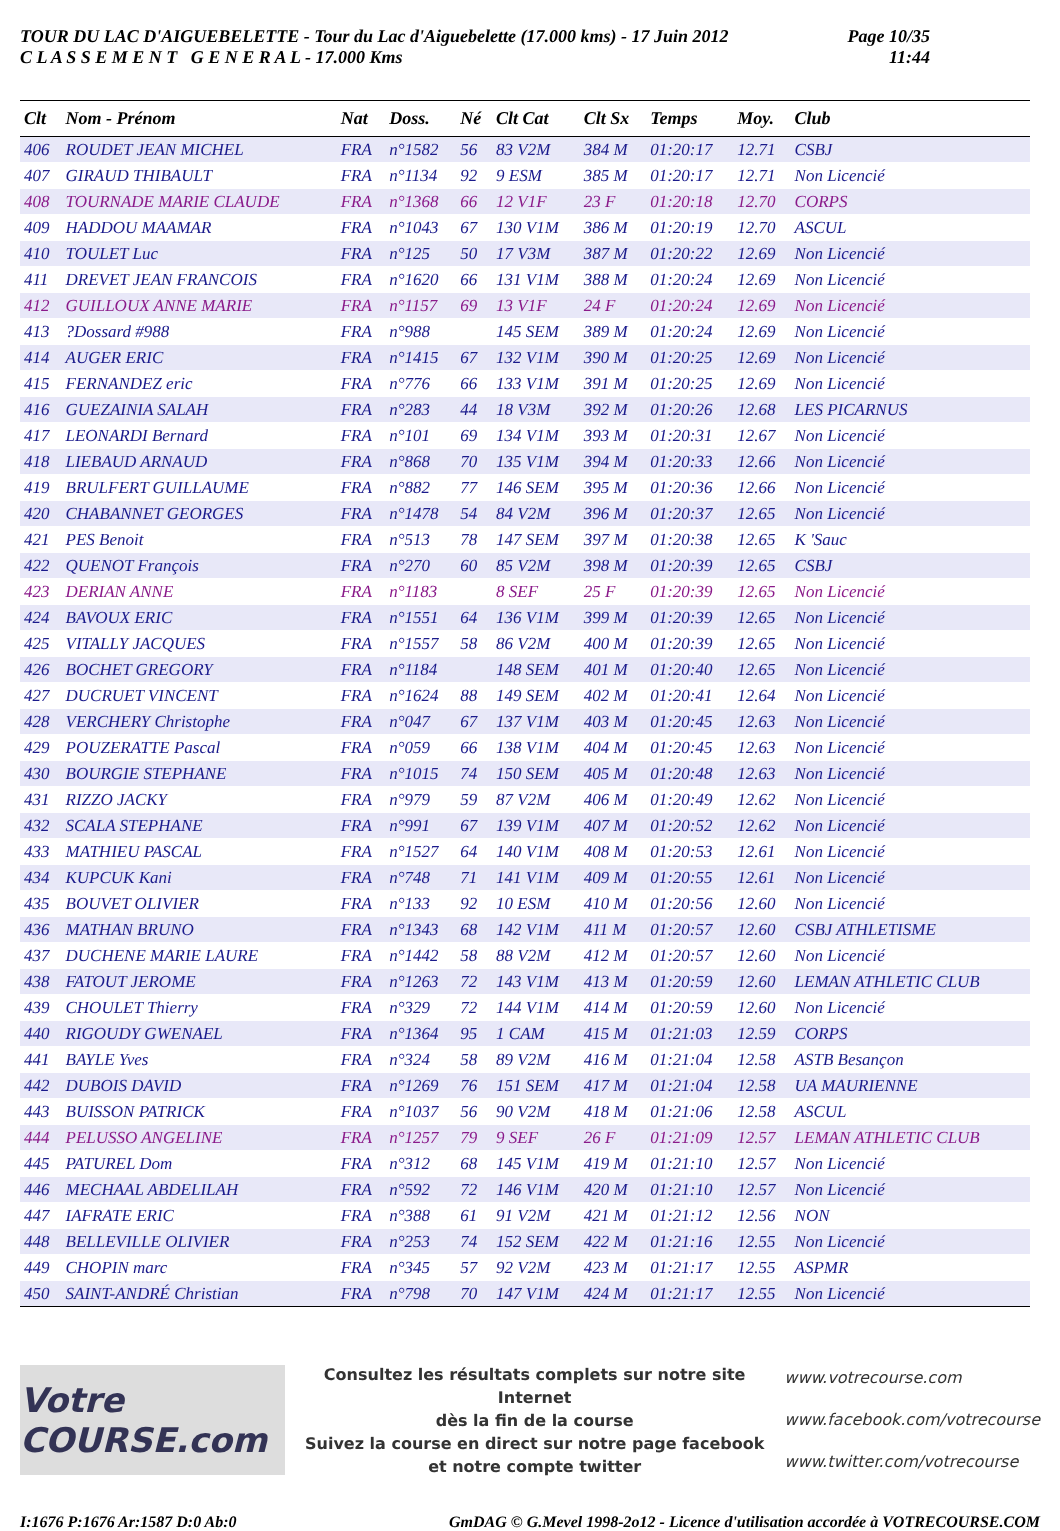TOUR DU LAC D'AIGUEBELETTE - Tour du Lac d'Aiguebelette (17.000 kms) - 17 Juin 2012
C L A S S E M E N T G E N E R A L - 17.000 Kms
Page 10/35
11:44
| Clt | Nom - Prénom | Nat | Doss. | Né | Clt Cat | Clt Sx | Temps | Moy. | Club |
| --- | --- | --- | --- | --- | --- | --- | --- | --- | --- |
| 406 | ROUDET JEAN MICHEL | FRA | n°1582 | 56 | 83 V2M | 384 M | 01:20:17 | 12.71 | CSBJ |
| 407 | GIRAUD THIBAULT | FRA | n°1134 | 92 | 9 ESM | 385 M | 01:20:17 | 12.71 | Non Licencié |
| 408 | TOURNADE MARIE CLAUDE | FRA | n°1368 | 66 | 12 V1F | 23 F | 01:20:18 | 12.70 | CORPS |
| 409 | HADDOU MAAMAR | FRA | n°1043 | 67 | 130 V1M | 386 M | 01:20:19 | 12.70 | ASCUL |
| 410 | TOULET Luc | FRA | n°125 | 50 | 17 V3M | 387 M | 01:20:22 | 12.69 | Non Licencié |
| 411 | DREVET JEAN FRANCOIS | FRA | n°1620 | 66 | 131 V1M | 388 M | 01:20:24 | 12.69 | Non Licencié |
| 412 | GUILLOUX ANNE MARIE | FRA | n°1157 | 69 | 13 V1F | 24 F | 01:20:24 | 12.69 | Non Licencié |
| 413 | ?Dossard #988 | FRA | n°988 | | 145 SEM | 389 M | 01:20:24 | 12.69 | Non Licencié |
| 414 | AUGER ERIC | FRA | n°1415 | 67 | 132 V1M | 390 M | 01:20:25 | 12.69 | Non Licencié |
| 415 | FERNANDEZ eric | FRA | n°776 | 66 | 133 V1M | 391 M | 01:20:25 | 12.69 | Non Licencié |
| 416 | GUEZAINIA SALAH | FRA | n°283 | 44 | 18 V3M | 392 M | 01:20:26 | 12.68 | LES PICARNUS |
| 417 | LEONARDI Bernard | FRA | n°101 | 69 | 134 V1M | 393 M | 01:20:31 | 12.67 | Non Licencié |
| 418 | LIEBAUD ARNAUD | FRA | n°868 | 70 | 135 V1M | 394 M | 01:20:33 | 12.66 | Non Licencié |
| 419 | BRULFERT GUILLAUME | FRA | n°882 | 77 | 146 SEM | 395 M | 01:20:36 | 12.66 | Non Licencié |
| 420 | CHABANNET GEORGES | FRA | n°1478 | 54 | 84 V2M | 396 M | 01:20:37 | 12.65 | Non Licencié |
| 421 | PES Benoit | FRA | n°513 | 78 | 147 SEM | 397 M | 01:20:38 | 12.65 | K 'Sauc |
| 422 | QUENOT François | FRA | n°270 | 60 | 85 V2M | 398 M | 01:20:39 | 12.65 | CSBJ |
| 423 | DERIAN ANNE | FRA | n°1183 | | 8 SEF | 25 F | 01:20:39 | 12.65 | Non Licencié |
| 424 | BAVOUX ERIC | FRA | n°1551 | 64 | 136 V1M | 399 M | 01:20:39 | 12.65 | Non Licencié |
| 425 | VITALLY JACQUES | FRA | n°1557 | 58 | 86 V2M | 400 M | 01:20:39 | 12.65 | Non Licencié |
| 426 | BOCHET GREGORY | FRA | n°1184 | | 148 SEM | 401 M | 01:20:40 | 12.65 | Non Licencié |
| 427 | DUCRUET VINCENT | FRA | n°1624 | 88 | 149 SEM | 402 M | 01:20:41 | 12.64 | Non Licencié |
| 428 | VERCHERY Christophe | FRA | n°047 | 67 | 137 V1M | 403 M | 01:20:45 | 12.63 | Non Licencié |
| 429 | POUZERATTE Pascal | FRA | n°059 | 66 | 138 V1M | 404 M | 01:20:45 | 12.63 | Non Licencié |
| 430 | BOURGIE STEPHANE | FRA | n°1015 | 74 | 150 SEM | 405 M | 01:20:48 | 12.63 | Non Licencié |
| 431 | RIZZO JACKY | FRA | n°979 | 59 | 87 V2M | 406 M | 01:20:49 | 12.62 | Non Licencié |
| 432 | SCALA STEPHANE | FRA | n°991 | 67 | 139 V1M | 407 M | 01:20:52 | 12.62 | Non Licencié |
| 433 | MATHIEU PASCAL | FRA | n°1527 | 64 | 140 V1M | 408 M | 01:20:53 | 12.61 | Non Licencié |
| 434 | KUPCUK Kani | FRA | n°748 | 71 | 141 V1M | 409 M | 01:20:55 | 12.61 | Non Licencié |
| 435 | BOUVET OLIVIER | FRA | n°133 | 92 | 10 ESM | 410 M | 01:20:56 | 12.60 | Non Licencié |
| 436 | MATHAN BRUNO | FRA | n°1343 | 68 | 142 V1M | 411 M | 01:20:57 | 12.60 | CSBJ ATHLETISME |
| 437 | DUCHENE MARIE LAURE | FRA | n°1442 | 58 | 88 V2M | 412 M | 01:20:57 | 12.60 | Non Licencié |
| 438 | FATOUT JEROME | FRA | n°1263 | 72 | 143 V1M | 413 M | 01:20:59 | 12.60 | LEMAN ATHLETIC CLUB |
| 439 | CHOULET Thierry | FRA | n°329 | 72 | 144 V1M | 414 M | 01:20:59 | 12.60 | Non Licencié |
| 440 | RIGOUDY GWENAEL | FRA | n°1364 | 95 | 1 CAM | 415 M | 01:21:03 | 12.59 | CORPS |
| 441 | BAYLE Yves | FRA | n°324 | 58 | 89 V2M | 416 M | 01:21:04 | 12.58 | ASTB Besançon |
| 442 | DUBOIS DAVID | FRA | n°1269 | 76 | 151 SEM | 417 M | 01:21:04 | 12.58 | UA MAURIENNE |
| 443 | BUISSON PATRICK | FRA | n°1037 | 56 | 90 V2M | 418 M | 01:21:06 | 12.58 | ASCUL |
| 444 | PELUSSO ANGELINE | FRA | n°1257 | 79 | 9 SEF | 26 F | 01:21:09 | 12.57 | LEMAN ATHLETIC CLUB |
| 445 | PATUREL Dom | FRA | n°312 | 68 | 145 V1M | 419 M | 01:21:10 | 12.57 | Non Licencié |
| 446 | MECHAAL ABDELILAH | FRA | n°592 | 72 | 146 V1M | 420 M | 01:21:10 | 12.57 | Non Licencié |
| 447 | IAFRATE ERIC | FRA | n°388 | 61 | 91 V2M | 421 M | 01:21:12 | 12.56 | NON |
| 448 | BELLEVILLE OLIVIER | FRA | n°253 | 74 | 152 SEM | 422 M | 01:21:16 | 12.55 | Non Licencié |
| 449 | CHOPIN marc | FRA | n°345 | 57 | 92 V2M | 423 M | 01:21:17 | 12.55 | ASPMR |
| 450 | SAINT-ANDRÉ Christian | FRA | n°798 | 70 | 147 V1M | 424 M | 01:21:17 | 12.55 | Non Licencié |
Votre COURSE.com
Consultez les résultats complets sur notre site Internet
dès la fin de la course
Suivez la course en direct sur notre page facebook
et notre compte twitter
www.votrecourse.com
www.facebook.com/votrecourse
www.twitter.com/votrecourse
I:1676 P:1676 Ar:1587 D:0 Ab:0 GmDAG © G.Mevel 1998-2o12 - Licence d'utilisation accordée à VOTRECOURSE.COM